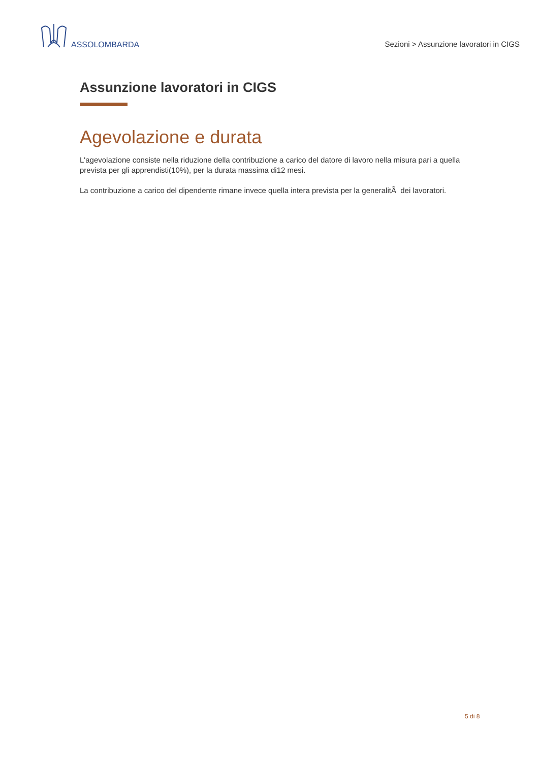ASSOLOMBARDA
Sezioni > Assunzione lavoratori in CIGS
Assunzione lavoratori in CIGS
Agevolazione e durata
L'agevolazione consiste nella riduzione della contribuzione a carico del datore di lavoro nella misura pari a quella prevista per gli apprendisti(10%), per la durata massima di12 mesi.
La contribuzione a carico del dipendente rimane invece quella intera prevista per la generalitÃ dei lavoratori.
5 di 8